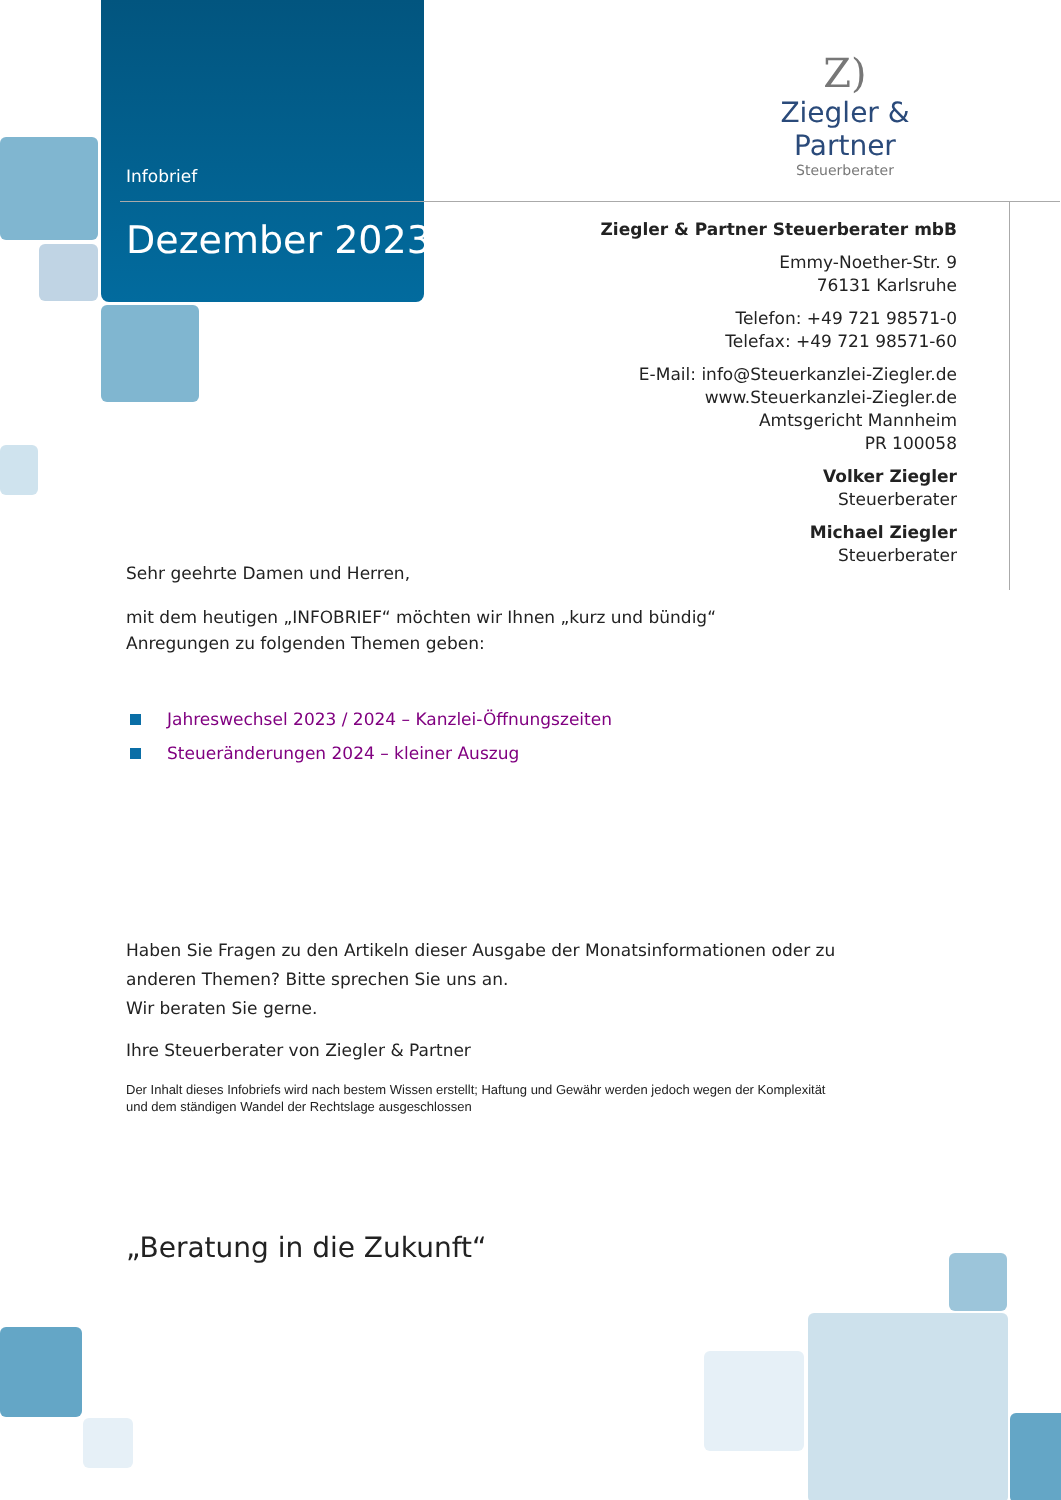Infobrief
Dezember 2023
Z)
Ziegler & Partner
Steuerberater
Ziegler & Partner Steuerberater mbB
Emmy-Noether-Str. 9
76131 Karlsruhe
Telefon: +49 721 98571-0
Telefax: +49 721 98571-60
E-Mail: info@Steuerkanzlei-Ziegler.de
www.Steuerkanzlei-Ziegler.de
Amtsgericht Mannheim
PR 100058
Volker Ziegler
Steuerberater
Michael Ziegler
Steuerberater
Sehr geehrte Damen und Herren,
mit dem heutigen „INFOBRIEF“ möchten wir Ihnen „kurz und bündig“
Anregungen zu folgenden Themen geben:
Jahreswechsel 2023 / 2024 – Kanzlei-Öffnungszeiten
Steueränderungen 2024 – kleiner Auszug
Haben Sie Fragen zu den Artikeln dieser Ausgabe der Monatsinformationen oder zu anderen Themen? Bitte sprechen Sie uns an.
Wir beraten Sie gerne.
Ihre Steuerberater von Ziegler & Partner
Der Inhalt dieses Infobriefs wird nach bestem Wissen erstellt; Haftung und Gewähr werden jedoch wegen der Komplexität und dem ständigen Wandel der Rechtslage ausgeschlossen
„Beratung in die Zukunft“